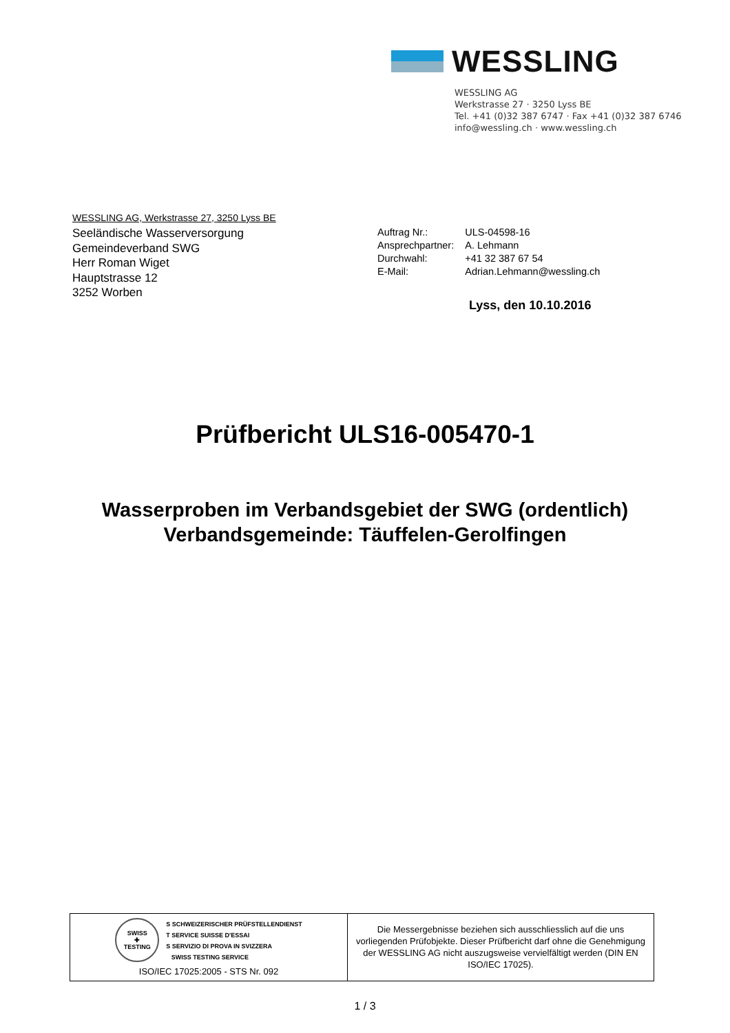WESSLING
WESSLING AG
Werkstrasse 27 · 3250 Lyss BE
Tel. +41 (0)32 387 6747 · Fax +41 (0)32 387 6746
info@wessling.ch · www.wessling.ch
WESSLING AG, Werkstrasse 27, 3250 Lyss BE
Seeländische Wasserversorgung
Gemeindeverband SWG
Herr Roman Wiget
Hauptstrasse 12
3252 Worben
| Auftrag Nr.: | ULS-04598-16 |
| Ansprechpartner: | A. Lehmann |
| Durchwahl: | +41 32 387 67 54 |
| E-Mail: | Adrian.Lehmann@wessling.ch |
Lyss, den 10.10.2016
Prüfbericht ULS16-005470-1
Wasserproben im Verbandsgebiet der SWG (ordentlich)
Verbandsgemeinde: Täuffelen-Gerolfingen
| SWISS ✚ TESTING S SCHWEIZERISCHER PRÜFSTELLENDIENST T SERVICE SUISSE D'ESSAI S SERVIZIO DI PROVA IN SVIZZERA SWISS TESTING SERVICE ISO/IEC 17025:2005 - STS Nr. 092 | Die Messergebnisse beziehen sich ausschliesslich auf die uns vorliegenden Prüfobjekte. Dieser Prüfbericht darf ohne die Genehmigung der WESSLING AG nicht auszugsweise vervielfältigt werden (DIN EN ISO/IEC 17025). |
1 / 3